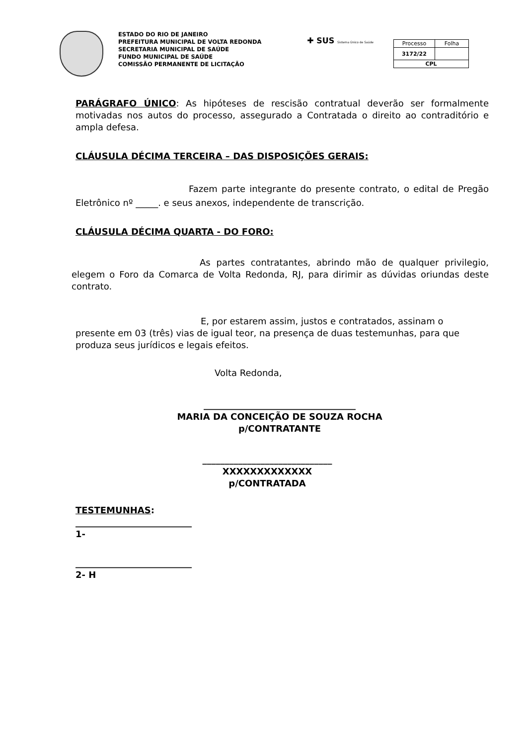ESTADO DO RIO DE JANEIRO
PREFEITURA MUNICIPAL DE VOLTA REDONDA
SECRETARIA MUNICIPAL DE SAÚDE
FUNDO MUNICIPAL DE SAÚDE
COMISSÃO PERMANENTE DE LICITAÇÃO
✚ SUS Sistema Único de Saúde
| Processo | Folha |
| 3172/22 | |
| CPL | |
PARÁGRAFO ÚNICO: As hipóteses de rescisão contratual deverão ser formalmente motivadas nos autos do processo, assegurado a Contratada o direito ao contraditório e ampla defesa.
CLÁUSULA DÉCIMA TERCEIRA – DAS DISPOSIÇÕES GERAIS:
Fazem parte integrante do presente contrato, o edital de Pregão Eletrônico nº _____. e seus anexos, independente de transcrição.
CLÁUSULA DÉCIMA QUARTA - DO FORO:
As partes contratantes, abrindo mão de qualquer privilegio, elegem o Foro da Comarca de Volta Redonda, RJ, para dirimir as dúvidas oriundas deste contrato.
E, por estarem assim, justos e contratados, assinam o presente em 03 (três) vias de igual teor, na presença de duas testemunhas, para que produza seus jurídicos e legais efeitos.
Volta Redonda,
__________________________________
MARIA DA CONCEIÇÃO DE SOUZA ROCHA
p/CONTRATANTE
_____________________________
XXXXXXXXXXXXX
p/CONTRATADA
TESTEMUNHAS:
__________________________
1-
__________________________
2- H